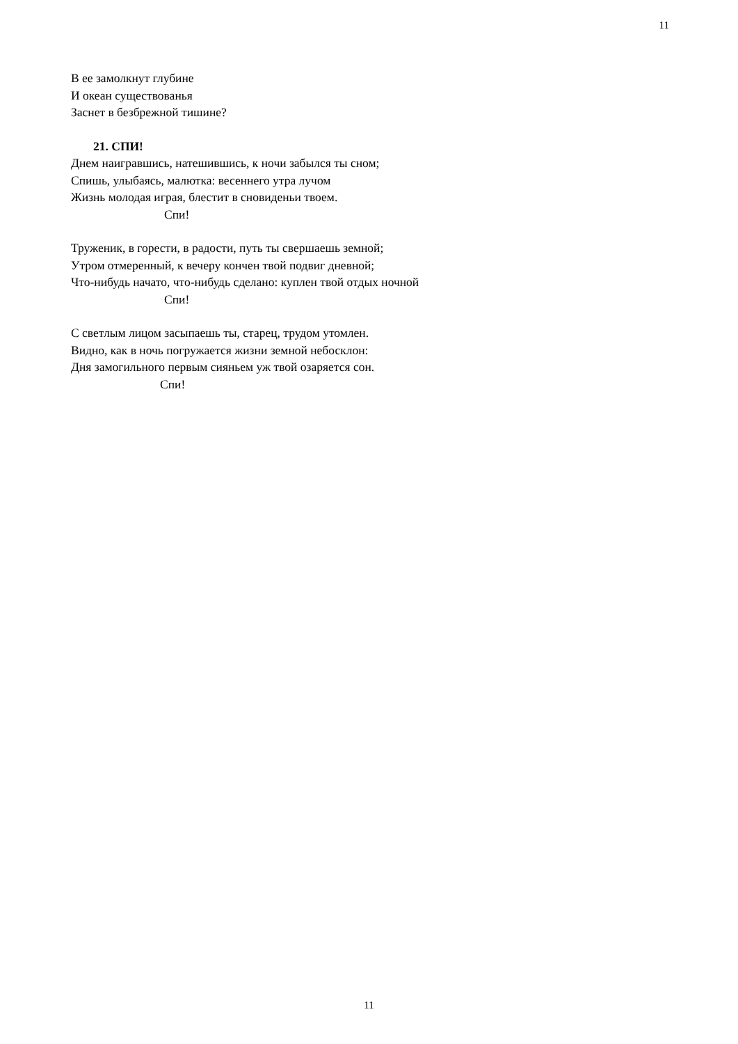11
В ее замолкнут глубине
И океан существованья
Заснет в безбрежной тишине?
21. СПИ!
Днем наигравшись, натешившись, к ночи забылся ты сном;
Спишь, улыбаясь, малютка: весеннего утра лучом
Жизнь молодая играя, блестит в сновиденьи твоем.
Спи!
Труженик, в горести, в радости, путь ты свершаешь земной;
Утром отмеренный, к вечеру кончен твой подвиг дневной;
Что-нибудь начато, что-нибудь сделано: куплен твой отдых ночной
Спи!
С светлым лицом засыпаешь ты, старец, трудом утомлен.
Видно, как в ночь погружается жизни земной небосклон:
Дня замогильного первым сияньем уж твой озаряется сон.
Спи!
11